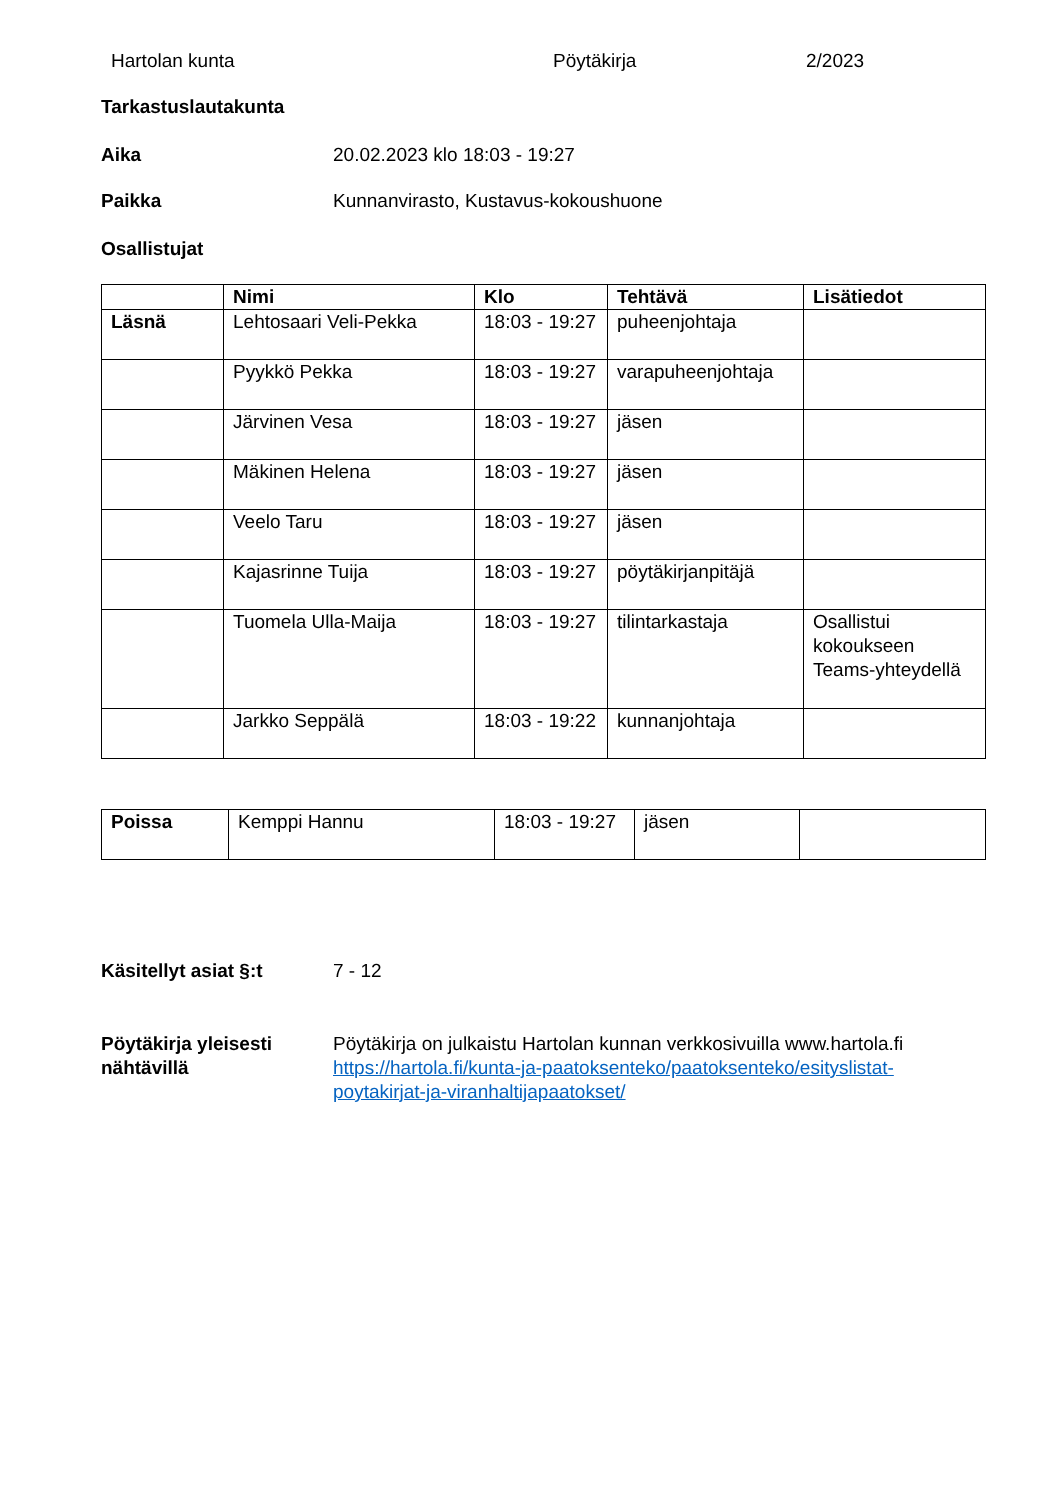Hartolan kunta Pöytäkirja 2/2023
Tarkastuslautakunta
Aika 20.02.2023 klo 18:03 - 19:27
Paikka Kunnanvirasto, Kustavus-kokoushuone
Osallistujat
| | Nimi | Klo | Tehtävä | Lisätiedot |
| --- | --- | --- | --- | --- |
| Läsnä | Lehtosaari Veli-Pekka | 18:03 - 19:27 | puheenjohtaja | |
| | Pyykkö Pekka | 18:03 - 19:27 | varapuheenjohtaja | |
| | Järvinen Vesa | 18:03 - 19:27 | jäsen | |
| | Mäkinen Helena | 18:03 - 19:27 | jäsen | |
| | Veelo Taru | 18:03 - 19:27 | jäsen | |
| | Kajasrinne Tuija | 18:03 - 19:27 | pöytäkirjanpitäjä | |
| | Tuomela Ulla-Maija | 18:03 - 19:27 | tilintarkastaja | Osallistui kokoukseen Teams-yhteydellä |
| | Jarkko Seppälä | 18:03 - 19:22 | kunnanjohtaja | |
| Poissa | Kemppi Hannu | 18:03 - 19:27 | jäsen | |
Käsitellyt asiat §:t 7 - 12
Pöytäkirja yleisesti nähtävillä
Pöytäkirja on julkaistu Hartolan kunnan verkkosivuilla www.hartola.fi https://hartola.fi/kunta-ja-paatoksenteko/paatoksenteko/esityslistat-poytakirjat-ja-viranhaltijapaatokset/